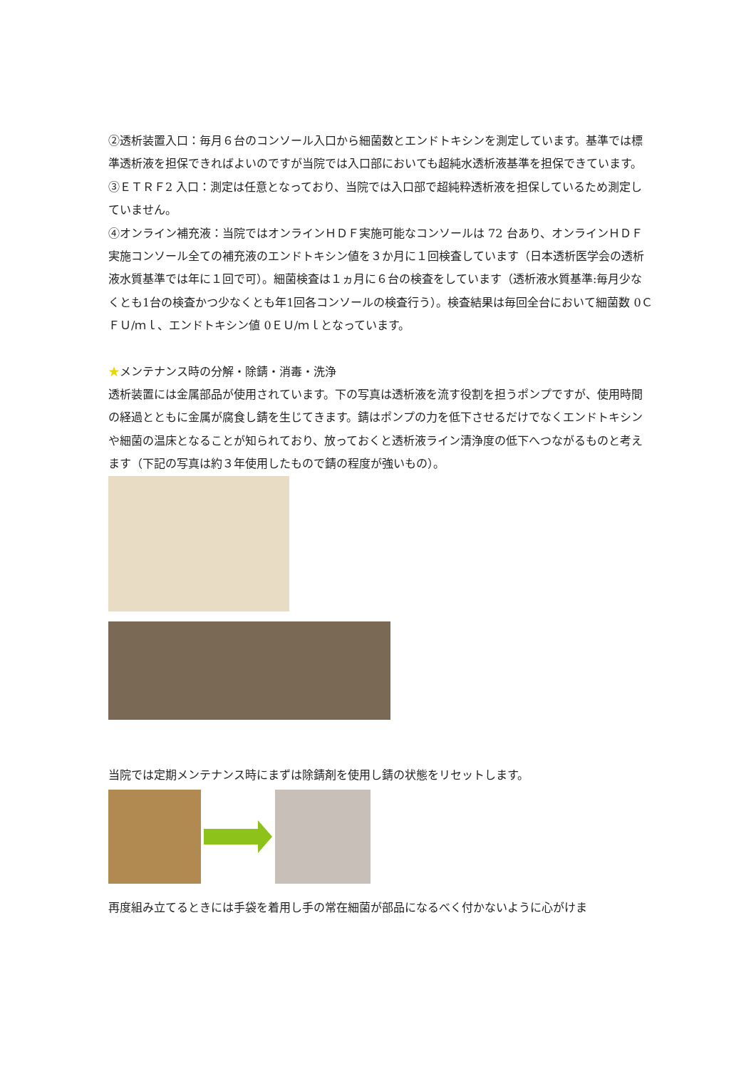②透析装置入口：毎月６台のコンソール入口から細菌数とエンドトキシンを測定しています。基準では標準透析液を担保できればよいのですが当院では入口部においても超純水透析液基準を担保できています。
③ＥＴＲＦ2 入口：測定は任意となっており、当院では入口部で超純粋透析液を担保しているため測定していません。
④オンライン補充液：当院ではオンラインＨＤＦ実施可能なコンソールは 72 台あり、オンラインＨＤＦ実施コンソール全ての補充液のエンドトキシン値を３か月に１回検査しています（日本透析医学会の透析液水質基準では年に１回で可）。細菌検査は１ヵ月に６台の検査をしています（透析液水質基準:毎月少なくとも1台の検査かつ少なくとも年1回各コンソールの検査行う）。検査結果は毎回全台において細菌数 0ＣＦＵ/ｍｌ、エンドトキシン値 0ＥＵ/ｍｌとなっています。
★メンテナンス時の分解・除錆・消毒・洗浄
透析装置には金属部品が使用されています。下の写真は透析液を流す役割を担うポンプですが、使用時間の経過とともに金属が腐食し錆を生じてきます。錆はポンプの力を低下させるだけでなくエンドトキシンや細菌の温床となることが知られており、放っておくと透析液ライン清浄度の低下へつながるものと考えます（下記の写真は約３年使用したもので錆の程度が強いもの）。
当院では定期メンテナンス時にまずは除錆剤を使用し錆の状態をリセットします。
再度組み立てるときには手袋を着用し手の常在細菌が部品になるべく付かないように心がけま